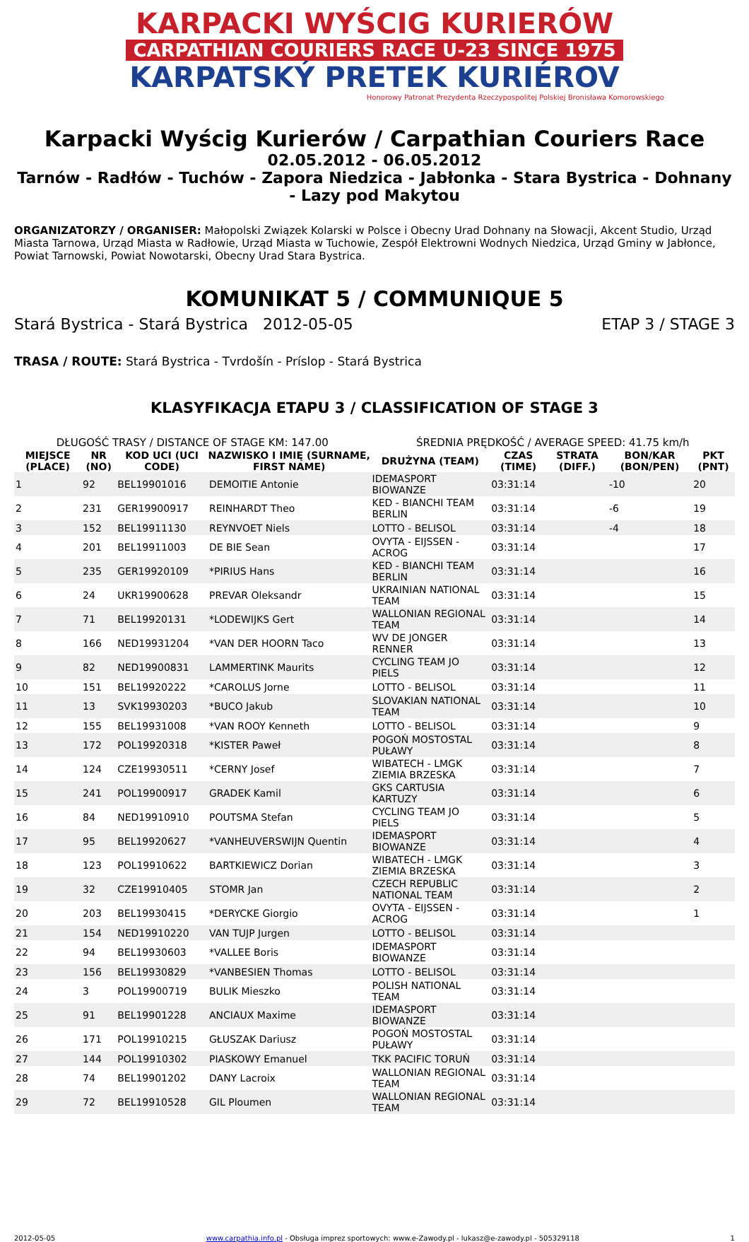KARPACKI WYŚCIG KURIERÓW
CARPATHIAN COURIERS RACE U-23 SINCE 1975
KARPATSKÝ PRETEK KURIÉROV
Honorowy Patronat Prezydenta Rzeczypospolitej Polskiej Bronisława Komorowskiego
Karpacki Wyścig Kurierów / Carpathian Couriers Race
02.05.2012 - 06.05.2012
Tarnów - Radłów - Tuchów - Zapora Niedzica - Jabłonka - Stara Bystrica - Dohnany - Lazy pod Makytou
ORGANIZATORZY / ORGANISER: Małopolski Związek Kolarski w Polsce i Obecny Urad Dohnany na Słowacji, Akcent Studio, Urząd Miasta Tarnowa, Urząd Miasta w Radłowie, Urząd Miasta w Tuchowie, Zespół Elektrowni Wodnych Niedzica, Urząd Gminy w Jabłonce, Powiat Tarnowski, Powiat Nowotarski, Obecny Urad Stara Bystrica.
KOMUNIKAT 5 / COMMUNIQUE 5
Stará Bystrica - Stará Bystrica 2012-05-05 ETAP 3 / STAGE 3
TRASA / ROUTE: Stará Bystrica - Tvrdošín - Príslop - Stará Bystrica
KLASYFIKACJA ETAPU 3 / CLASSIFICATION OF STAGE 3
| DŁUGOŚĆ TRASY / DISTANCE OF STAGE KM: 147.00 | | | | ŚREDNIA PRĘDKOŚĆ / AVERAGE SPEED: 41.75 km/h | | | | |
| MIEJSCE (PLACE) | NR (NO) | KOD UCI (UCI CODE) | NAZWISKO I IMIĘ (SURNAME, FIRST NAME) | DRUŻYNA (TEAM) | CZAS (TIME) | STRATA (DIFF.) | BON/KAR (BON/PEN) | PKT (PNT) |
| 1 | 92 | BEL19901016 | DEMOITIE Antonie | IDEMASPORT BIOWANZE | 03:31:14 | | -10 | 20 |
| 2 | 231 | GER19900917 | REINHARDT Theo | KED - BIANCHI TEAM BERLIN | 03:31:14 | | -6 | 19 |
| 3 | 152 | BEL19911130 | REYNVOET Niels | LOTTO - BELISOL | 03:31:14 | | -4 | 18 |
| 4 | 201 | BEL19911003 | DE BIE Sean | OVYTA - EIJSSEN - ACROG | 03:31:14 | | | 17 |
| 5 | 235 | GER19920109 | *PIRIUS Hans | KED - BIANCHI TEAM BERLIN | 03:31:14 | | | 16 |
| 6 | 24 | UKR19900628 | PREVAR Oleksandr | UKRAINIAN NATIONAL TEAM | 03:31:14 | | | 15 |
| 7 | 71 | BEL19920131 | *LODEWIJKS Gert | WALLONIAN REGIONAL TEAM | 03:31:14 | | | 14 |
| 8 | 166 | NED19931204 | *VAN DER HOORN Taco | WV DE JONGER RENNER | 03:31:14 | | | 13 |
| 9 | 82 | NED19900831 | LAMMERTINK Maurits | CYCLING TEAM JO PIELS | 03:31:14 | | | 12 |
| 10 | 151 | BEL19920222 | *CAROLUS Jorne | LOTTO - BELISOL | 03:31:14 | | | 11 |
| 11 | 13 | SVK19930203 | *BUCO Jakub | SLOVAKIAN NATIONAL TEAM | 03:31:14 | | | 10 |
| 12 | 155 | BEL19931008 | *VAN ROOY Kenneth | LOTTO - BELISOL | 03:31:14 | | | 9 |
| 13 | 172 | POL19920318 | *KISTER Paweł | POGOŃ MOSTOSTAL PUŁAWY | 03:31:14 | | | 8 |
| 14 | 124 | CZE19930511 | *CERNY Josef | WIBATECH - LMGK ZIEMIA BRZESKA | 03:31:14 | | | 7 |
| 15 | 241 | POL19900917 | GRADEK Kamil | GKS CARTUSIA KARTUZY | 03:31:14 | | | 6 |
| 16 | 84 | NED19910910 | POUTSMA Stefan | CYCLING TEAM JO PIELS | 03:31:14 | | | 5 |
| 17 | 95 | BEL19920627 | *VANHEUVERSWIJN Quentin | IDEMASPORT BIOWANZE | 03:31:14 | | | 4 |
| 18 | 123 | POL19910622 | BARTKIEWICZ Dorian | WIBATECH - LMGK ZIEMIA BRZESKA | 03:31:14 | | | 3 |
| 19 | 32 | CZE19910405 | STOMR Jan | CZECH REPUBLIC NATIONAL TEAM | 03:31:14 | | | 2 |
| 20 | 203 | BEL19930415 | *DERYCKE Giorgio | OVYTA - EIJSSEN - ACROG | 03:31:14 | | | 1 |
| 21 | 154 | NED19910220 | VAN TUJP Jurgen | LOTTO - BELISOL | 03:31:14 | | | |
| 22 | 94 | BEL19930603 | *VALLEE Boris | IDEMASPORT BIOWANZE | 03:31:14 | | | |
| 23 | 156 | BEL19930829 | *VANBESIEN Thomas | LOTTO - BELISOL | 03:31:14 | | | |
| 24 | 3 | POL19900719 | BULIK Mieszko | POLISH NATIONAL TEAM | 03:31:14 | | | |
| 25 | 91 | BEL19901228 | ANCIAUX Maxime | IDEMASPORT BIOWANZE | 03:31:14 | | | |
| 26 | 171 | POL19910215 | GŁUSZAK Dariusz | POGOŃ MOSTOSTAL PUŁAWY | 03:31:14 | | | |
| 27 | 144 | POL19910302 | PIASKOWY Emanuel | TKK PACIFIC TORUŃ | 03:31:14 | | | |
| 28 | 74 | BEL19901202 | DANY Lacroix | WALLONIAN REGIONAL TEAM | 03:31:14 | | | |
| 29 | 72 | BEL19910528 | GIL Ploumen | WALLONIAN REGIONAL TEAM | 03:31:14 | | | |
2012-05-05 www.carpathia.info.pl - Obsługa imprez sportowych: www.e-Zawody.pl - lukasz@e-zawody.pl - 505329118 1